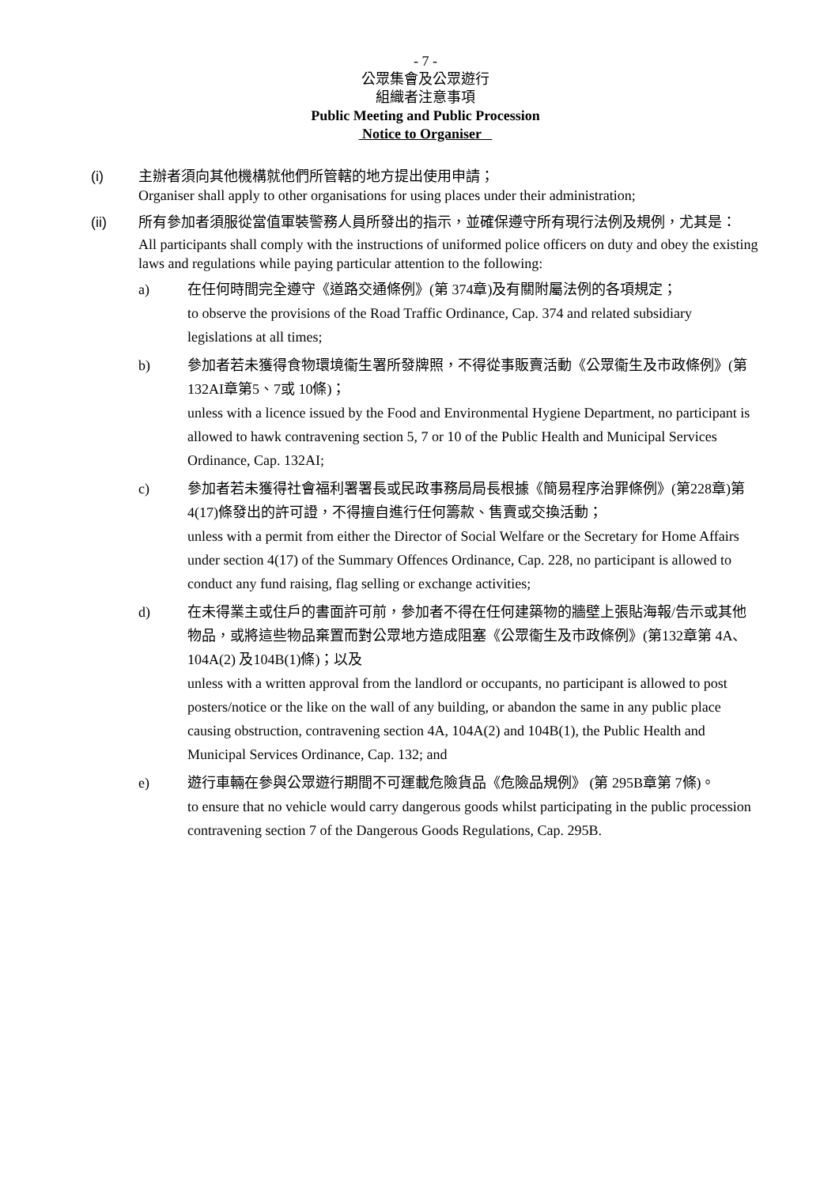- 7 -
公眾集會及公眾遊行
組織者注意事項
Public Meeting and Public Procession
Notice to Organiser
(i) 主辦者須向其他機構就他們所管轄的地方提出使用申請；
Organiser shall apply to other organisations for using places under their administration;
(ii) 所有參加者須服從當值軍裝警務人員所發出的指示，並確保遵守所有現行法例及規例，尤其是：
All participants shall comply with the instructions of uniformed police officers on duty and obey the existing laws and regulations while paying particular attention to the following:
a) 在任何時間完全遵守《道路交通條例》(第 374章)及有關附屬法例的各項規定；
to observe the provisions of the Road Traffic Ordinance, Cap. 374 and related subsidiary legislations at all times;
b) 參加者若未獲得食物環境衞生署所發牌照，不得從事販賣活動《公眾衞生及市政條例》(第 132AI章第5、7或 10條)；
unless with a licence issued by the Food and Environmental Hygiene Department, no participant is allowed to hawk contravening section 5, 7 or 10 of the Public Health and Municipal Services Ordinance, Cap. 132AI;
c) 參加者若未獲得社會福利署署長或民政事務局局長根據《簡易程序治罪條例》(第228章)第 4(17)條發出的許可證，不得擅自進行任何籌款、售賣或交換活動；
unless with a permit from either the Director of Social Welfare or the Secretary for Home Affairs under section 4(17) of the Summary Offences Ordinance, Cap. 228, no participant is allowed to conduct any fund raising, flag selling or exchange activities;
d) 在未得業主或住戶的書面許可前，參加者不得在任何建築物的牆壁上張貼海報/告示或其他物品，或將這些物品棄置而對公眾地方造成阻塞《公眾衞生及市政條例》(第132章第 4A、104A(2) 及104B(1)條)；以及
unless with a written approval from the landlord or occupants, no participant is allowed to post posters/notice or the like on the wall of any building, or abandon the same in any public place causing obstruction, contravening section 4A, 104A(2) and 104B(1), the Public Health and Municipal Services Ordinance, Cap. 132; and
e) 遊行車輛在參與公眾遊行期間不可運載危險貨品《危險品規例》 (第 295B章第 7條)。
to ensure that no vehicle would carry dangerous goods whilst participating in the public procession contravening section 7 of the Dangerous Goods Regulations, Cap. 295B.